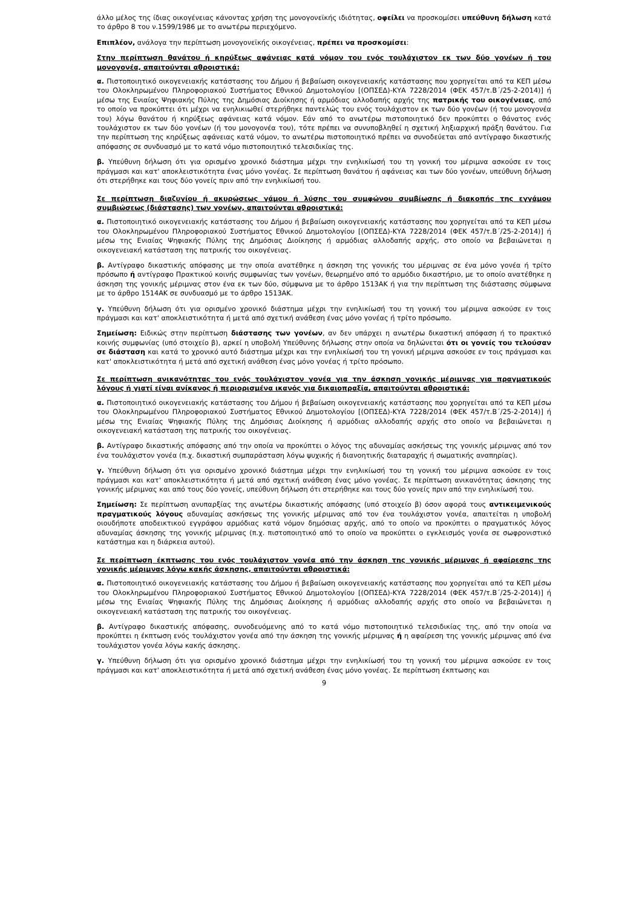άλλο μέλος της ίδιας οικογένειας κάνοντας χρήση της μονογονεϊκής ιδιότητας, οφείλει να προσκομίσει υπεύθυνη δήλωση κατά το άρθρο 8 του ν.1599/1986 με το ανωτέρω περιεχόμενο.
Επιπλέον, ανάλογα την περίπτωση μονογονεϊκής οικογένειας, πρέπει να προσκομίσει:
Στην περίπτωση θανάτου ή κηρύξεως αφάνειας κατά νόμον του ενός τουλάχιστον εκ των δύο γονέων ή του μονογονέα, απαιτούνται αθροιστικά:
α. Πιστοποιητικό οικογενειακής κατάστασης του Δήμου ή βεβαίωση οικογενειακής κατάστασης που χορηγείται από τα ΚΕΠ μέσω του Ολοκληρωμένου Πληροφοριακού Συστήματος Εθνικού Δημοτολογίου [(ΟΠΣΕΔ)-ΚΥΑ 7228/2014 (ΦΕΚ 457/τ.Β΄/25-2-2014)] ή μέσω της Ενιαίας Ψηφιακής Πύλης της Δημόσιας Διοίκησης ή αρμόδιας αλλοδαπής αρχής της πατρικής του οικογένειας, από το οποίο να προκύπτει ότι μέχρι να ενηλικιωθεί στερήθηκε παντελώς του ενός τουλάχιστον εκ των δύο γονέων (ή του μονογονέα του) λόγω θανάτου ή κηρύξεως αφάνειας κατά νόμον. Εάν από το ανωτέρω πιστοποιητικό δεν προκύπτει ο θάνατος ενός τουλάχιστον εκ των δύο γονέων (ή του μονογονέα του), τότε πρέπει να συνυποβληθεί η σχετική ληξιαρχική πράξη θανάτου. Για την περίπτωση της κηρύξεως αφάνειας κατά νόμον, το ανωτέρω πιστοποιητικό πρέπει να συνοδεύεται από αντίγραφο δικαστικής απόφασης σε συνδυασμό με το κατά νόμο πιστοποιητικό τελεσιδικίας της.
β. Υπεύθυνη δήλωση ότι για ορισμένο χρονικό διάστημα μέχρι την ενηλικίωσή του τη γονική του μέριμνα ασκούσε εν τοις πράγμασι και κατ' αποκλειστικότητα ένας μόνο γονέας. Σε περίπτωση θανάτου ή αφάνειας και των δύο γονέων, υπεύθυνη δήλωση ότι στερήθηκε και τους δύο γονείς πριν από την ενηλικίωσή του.
Σε περίπτωση διαζυγίου ή ακυρώσεως γάμου ή λύσης του συμφώνου συμβίωσης ή διακοπής της εγγάμου συμβιώσεως (διάστασης) των γονέων, απαιτούνται αθροιστικά:
α. Πιστοποιητικό οικογενειακής κατάστασης του Δήμου ή βεβαίωση οικογενειακής κατάστασης που χορηγείται από τα ΚΕΠ μέσω του Ολοκληρωμένου Πληροφοριακού Συστήματος Εθνικού Δημοτολογίου [(ΟΠΣΕΔ)-ΚΥΑ 7228/2014 (ΦΕΚ 457/τ.Β΄/25-2-2014)] ή μέσω της Ενιαίας Ψηφιακής Πύλης της Δημόσιας Διοίκησης ή αρμόδιας αλλοδαπής αρχής, στο οποίο να βεβαιώνεται η οικογενειακή κατάσταση της πατρικής του οικογένειας.
β. Αντίγραφο δικαστικής απόφασης με την οποία ανατέθηκε η άσκηση της γονικής του μέριμνας σε ένα μόνο γονέα ή τρίτο πρόσωπο ή αντίγραφο Πρακτικού κοινής συμφωνίας των γονέων, θεωρημένο από το αρμόδιο δικαστήριο, με το οποίο ανατέθηκε η άσκηση της γονικής μέριμνας στον ένα εκ των δύο, σύμφωνα με το άρθρο 1513ΑΚ ή για την περίπτωση της διάστασης σύμφωνα με το άρθρο 1514ΑΚ σε συνδυασμό με το άρθρο 1513ΑΚ.
γ. Υπεύθυνη δήλωση ότι για ορισμένο χρονικό διάστημα μέχρι την ενηλικίωσή του τη γονική του μέριμνα ασκούσε εν τοις πράγμασι και κατ' αποκλειστικότητα ή μετά από σχετική ανάθεση ένας μόνο γονέας ή τρίτο πρόσωπο.
Σημείωση: Ειδικώς στην περίπτωση διάστασης των γονέων, αν δεν υπάρχει η ανωτέρω δικαστική απόφαση ή το πρακτικό κοινής συμφωνίας (υπό στοιχείο β), αρκεί η υποβολή Υπεύθυνης δήλωσης στην οποία να δηλώνεται ότι οι γονείς του τελούσαν σε διάσταση και κατά το χρονικό αυτό διάστημα μέχρι και την ενηλικίωσή του τη γονική μέριμνα ασκούσε εν τοις πράγμασι και κατ' αποκλειστικότητα ή μετά από σχετική ανάθεση ένας μόνο γονέας ή τρίτο πρόσωπο.
Σε περίπτωση ανικανότητας του ενός τουλάχιστον γονέα για την άσκηση γονικής μέριμνας για πραγματικούς λόγους ή γιατί είναι ανίκανος ή περιορισμένα ικανός για δικαιοπραξία, απαιτούνται αθροιστικά:
α. Πιστοποιητικό οικογενειακής κατάστασης του Δήμου ή βεβαίωση οικογενειακής κατάστασης που χορηγείται από τα ΚΕΠ μέσω του Ολοκληρωμένου Πληροφοριακού Συστήματος Εθνικού Δημοτολογίου [(ΟΠΣΕΔ)-ΚΥΑ 7228/2014 (ΦΕΚ 457/τ.Β΄/25-2-2014)] ή μέσω της Ενιαίας Ψηφιακής Πύλης της Δημόσιας Διοίκησης ή αρμόδιας αλλοδαπής αρχής στο οποίο να βεβαιώνεται η οικογενειακή κατάσταση της πατρικής του οικογένειας.
β. Αντίγραφο δικαστικής απόφασης από την οποία να προκύπτει ο λόγος της αδυναμίας ασκήσεως της γονικής μέριμνας από τον ένα τουλάχιστον γονέα (π.χ. δικαστική συμπαράσταση λόγω ψυχικής ή διανοητικής διαταραχής ή σωματικής αναπηρίας).
γ. Υπεύθυνη δήλωση ότι για ορισμένο χρονικό διάστημα μέχρι την ενηλικίωσή του τη γονική του μέριμνα ασκούσε εν τοις πράγμασι και κατ' αποκλειστικότητα ή μετά από σχετική ανάθεση ένας μόνο γονέας. Σε περίπτωση ανικανότητας άσκησης της γονικής μέριμνας και από τους δύο γονείς, υπεύθυνη δήλωση ότι στερήθηκε και τους δύο γονείς πριν από την ενηλικίωσή του.
Σημείωση: Σε περίπτωση ανυπαρξίας της ανωτέρω δικαστικής απόφασης (υπό στοιχείο β) όσον αφορά τους αντικειμενικούς πραγματικούς λόγους αδυναμίας ασκήσεως της γονικής μέριμνας από τον ένα τουλάχιστον γονέα, απαιτείται η υποβολή οιουδήποτε αποδεικτικού εγγράφου αρμόδιας κατά νόμον δημόσιας αρχής, από το οποίο να προκύπτει ο πραγματικός λόγος αδυναμίας άσκησης της γονικής μέριμνας (π.χ. πιστοποιητικό από το οποίο να προκύπτει ο εγκλεισμός γονέα σε σωφρονιστικό κατάστημα και η διάρκεια αυτού).
Σε περίπτωση έκπτωσης του ενός τουλάχιστον γονέα από την άσκηση της γονικής μέριμνας ή αφαίρεσης της γονικής μέριμνας λόγω κακής άσκησης, απαιτούνται αθροιστικά:
α. Πιστοποιητικό οικογενειακής κατάστασης του Δήμου ή βεβαίωση οικογενειακής κατάστασης που χορηγείται από τα ΚΕΠ μέσω του Ολοκληρωμένου Πληροφοριακού Συστήματος Εθνικού Δημοτολογίου [(ΟΠΣΕΔ)-ΚΥΑ 7228/2014 (ΦΕΚ 457/τ.Β΄/25-2-2014)] ή μέσω της Ενιαίας Ψηφιακής Πύλης της Δημόσιας Διοίκησης ή αρμόδιας αλλοδαπής αρχής στο οποίο να βεβαιώνεται η οικογενειακή κατάσταση της πατρικής του οικογένειας.
β. Αντίγραφο δικαστικής απόφασης, συνοδευόμενης από το κατά νόμο πιστοποιητικό τελεσιδικίας της, από την οποία να προκύπτει η έκπτωση ενός τουλάχιστον γονέα από την άσκηση της γονικής μέριμνας ή η αφαίρεση της γονικής μέριμνας από ένα τουλάχιστον γονέα λόγω κακής άσκησης.
γ. Υπεύθυνη δήλωση ότι για ορισμένο χρονικό διάστημα μέχρι την ενηλικίωσή του τη γονική του μέριμνα ασκούσε εν τοις πράγμασι και κατ' αποκλειστικότητα ή μετά από σχετική ανάθεση ένας μόνο γονέας. Σε περίπτωση έκπτωσης και
9